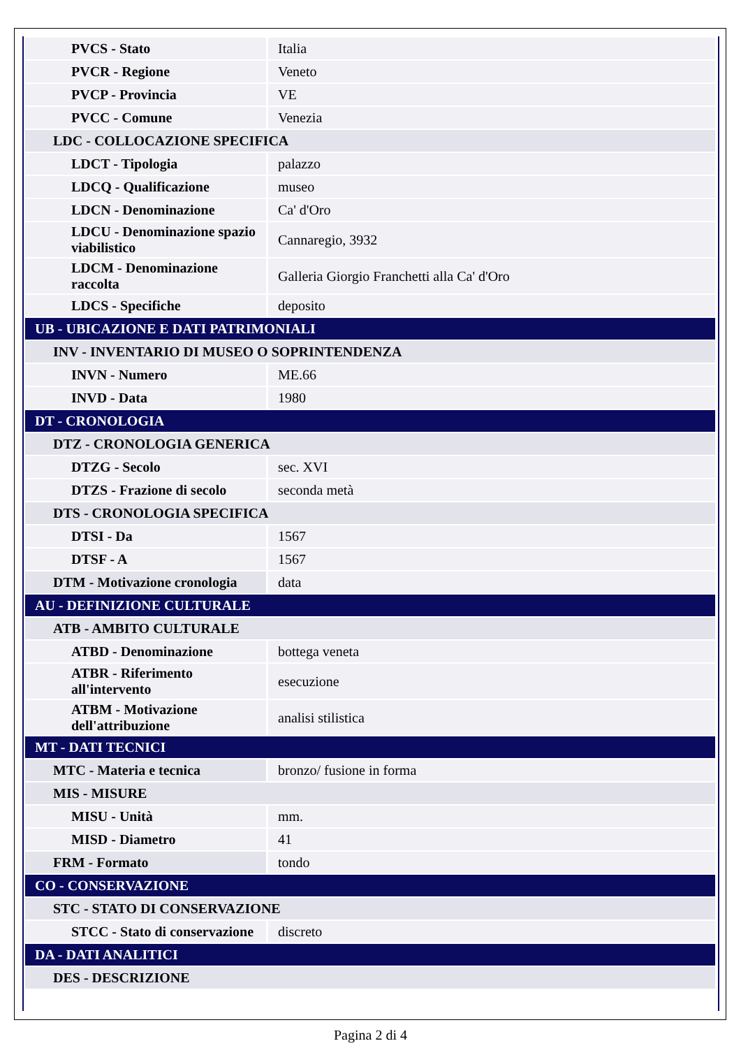| PVCS - Stato | Italia |
| PVCR - Regione | Veneto |
| PVCP - Provincia | VE |
| PVCC - Comune | Venezia |
| LDC - COLLOCAZIONE SPECIFICA | |
| LDCT - Tipologia | palazzo |
| LDCQ - Qualificazione | museo |
| LDCN - Denominazione | Ca' d'Oro |
| LDCU - Denominazione spazio viabilistico | Cannaregio, 3932 |
| LDCM - Denominazione raccolta | Galleria Giorgio Franchetti alla Ca' d'Oro |
| LDCS - Specifiche | deposito |
| UB - UBICAZIONE E DATI PATRIMONIALI | |
| INV - INVENTARIO DI MUSEO O SOPRINTENDENZA | |
| INVN - Numero | ME.66 |
| INVD - Data | 1980 |
| DT - CRONOLOGIA | |
| DTZ - CRONOLOGIA GENERICA | |
| DTZG - Secolo | sec. XVI |
| DTZS - Frazione di secolo | seconda metà |
| DTS - CRONOLOGIA SPECIFICA | |
| DTSI - Da | 1567 |
| DTSF - A | 1567 |
| DTM - Motivazione cronologia | data |
| AU - DEFINIZIONE CULTURALE | |
| ATB - AMBITO CULTURALE | |
| ATBD - Denominazione | bottega veneta |
| ATBR - Riferimento all'intervento | esecuzione |
| ATBM - Motivazione dell'attribuzione | analisi stilistica |
| MT - DATI TECNICI | |
| MTC - Materia e tecnica | bronzo/ fusione in forma |
| MIS - MISURE | |
| MISU - Unità | mm. |
| MISD - Diametro | 41 |
| FRM - Formato | tondo |
| CO - CONSERVAZIONE | |
| STC - STATO DI CONSERVAZIONE | |
| STCC - Stato di conservazione | discreto |
| DA - DATI ANALITICI | |
| DES - DESCRIZIONE | |
Pagina 2 di 4